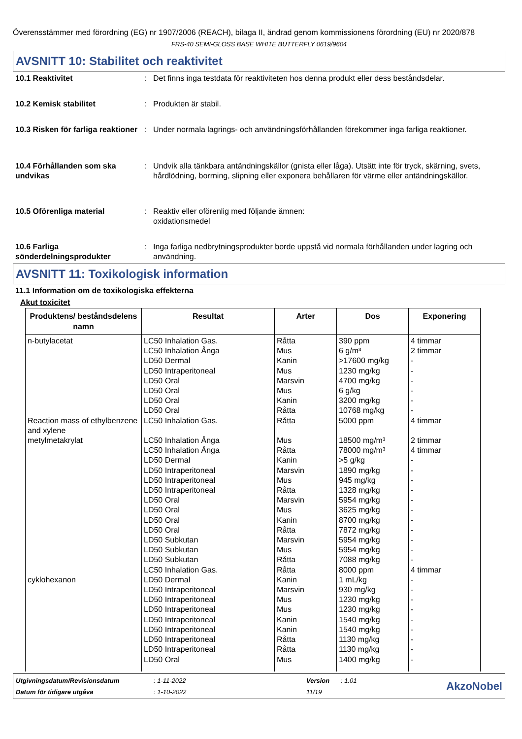Överensstämmer med förordning (EG) nr 1907/2006 (REACH), bilaga II, ändrad genom kommissionens förordning (EU) nr 2020/878
FRS-40 SEMI-GLOSS BASE WHITE BUTTERFLY 0619/9604
AVSNITT 10: Stabilitet och reaktivitet
10.1 Reaktivitet : Det finns inga testdata för reaktiviteten hos denna produkt eller dess beståndsdelar.
10.2 Kemisk stabilitet : Produkten är stabil.
10.3 Risken för farliga reaktioner
: Under normala lagrings- och användningsförhållanden förekommer inga farliga reaktioner.
10.4 Förhållanden som ska undvikas
: Undvik alla tänkbara antändningskällor (gnista eller låga). Utsätt inte för tryck, skärning, svets, hårdlödning, borrning, slipning eller exponera behållaren för värme eller antändningskällor.
10.5 Oförenliga material : Reaktiv eller oförenlig med följande ämnen:
oxidationsmedel
10.6 Farliga sönderdelningsprodukter
: Inga farliga nedbrytningsprodukter borde uppstå vid normala förhållanden under lagring och användning.
AVSNITT 11: Toxikologisk information
11.1 Information om de toxikologiska effekterna
Akut toxicitet
| Produktens/ beståndsdelens namn | Resultat | Arter | Dos | Exponering |
| --- | --- | --- | --- | --- |
| n-butylacetat Reaction mass of ethylbenzene and xylene metylmetakrylat cyklohexanon | LC50 Inhalation Gas. LC50 Inhalation Ånga LD50 Dermal LD50 Intraperitoneal LD50 Oral LD50 Oral LD50 Oral LD50 Oral LC50 Inhalation Gas. LC50 Inhalation Ånga LC50 Inhalation Ånga LD50 Dermal LD50 Intraperitoneal LD50 Intraperitoneal LD50 Intraperitoneal LD50 Oral LD50 Oral LD50 Oral LD50 Oral LD50 Subkutan LD50 Subkutan LD50 Subkutan LC50 Inhalation Gas. LD50 Dermal LD50 Intraperitoneal LD50 Intraperitoneal LD50 Intraperitoneal LD50 Intraperitoneal LD50 Intraperitoneal LD50 Intraperitoneal LD50 Intraperitoneal LD50 Oral | Råtta Mus Kanin Mus Marsvin Mus Kanin Råtta Råtta Mus Råtta Kanin Marsvin Mus Råtta Marsvin Mus Kanin Råtta Marsvin Mus Råtta Råtta Kanin Marsvin Mus Mus Kanin Kanin Råtta Råtta Mus | 390 ppm 6 g/m³ >17600 mg/kg 1230 mg/kg 4700 mg/kg 6 g/kg 3200 mg/kg 10768 mg/kg 5000 ppm 18500 mg/m³ 78000 mg/m³ >5 g/kg 1890 mg/kg 945 mg/kg 1328 mg/kg 5954 mg/kg 3625 mg/kg 8700 mg/kg 7872 mg/kg 5954 mg/kg 5954 mg/kg 7088 mg/kg 8000 ppm 1 mL/kg 930 mg/kg 1230 mg/kg 1230 mg/kg 1540 mg/kg 1540 mg/kg 1130 mg/kg 1130 mg/kg 1400 mg/kg | 4 timmar 2 timmar - - - - - - 4 timmar 2 timmar 4 timmar - - - - - - - - - - - 4 timmar - - - - - - - - - |
Utgivningsdatum/Revisionsdatum
: 1-11-2022
Version
: 1.01
AkzoNobel
Datum för tidigare utgåva
: 1-10-2022
11/19